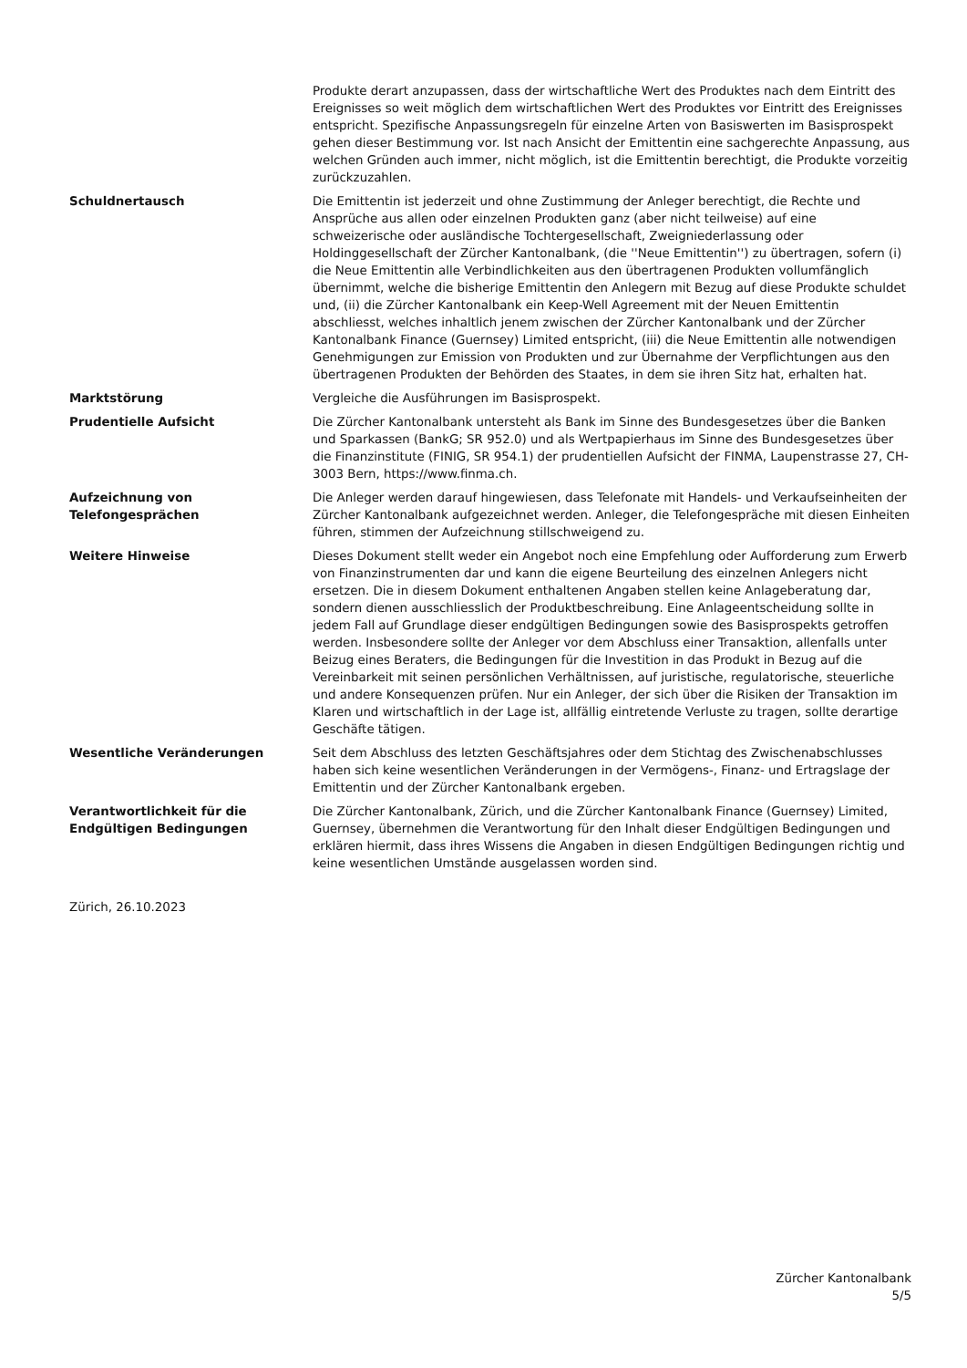| | Produkte derart anzupassen, dass der wirtschaftliche Wert des Produktes nach dem Eintritt des Ereignisses so weit möglich dem wirtschaftlichen Wert des Produktes vor Eintritt des Ereignisses entspricht. Spezifische Anpassungsregeln für einzelne Arten von Basiswerten im Basisprospekt gehen dieser Bestimmung vor. Ist nach Ansicht der Emittentin eine sachgerechte Anpassung, aus welchen Gründen auch immer, nicht möglich, ist die Emittentin berechtigt, die Produkte vorzeitig zurückzuzahlen. |
| Schuldnertausch | Die Emittentin ist jederzeit und ohne Zustimmung der Anleger berechtigt, die Rechte und Ansprüche aus allen oder einzelnen Produkten ganz (aber nicht teilweise) auf eine schweizerische oder ausländische Tochtergesellschaft, Zweigniederlassung oder Holdinggesellschaft der Zürcher Kantonalbank, (die ''Neue Emittentin'') zu übertragen, sofern (i) die Neue Emittentin alle Verbindlichkeiten aus den übertragenen Produkten vollumfänglich übernimmt, welche die bisherige Emittentin den Anlegern mit Bezug auf diese Produkte schuldet und, (ii) die Zürcher Kantonalbank ein Keep-Well Agreement mit der Neuen Emittentin abschliesst, welches inhaltlich jenem zwischen der Zürcher Kantonalbank und der Zürcher Kantonalbank Finance (Guernsey) Limited entspricht, (iii) die Neue Emittentin alle notwendigen Genehmigungen zur Emission von Produkten und zur Übernahme der Verpflichtungen aus den übertragenen Produkten der Behörden des Staates, in dem sie ihren Sitz hat, erhalten hat. |
| Marktstörung | Vergleiche die Ausführungen im Basisprospekt. |
| Prudentielle Aufsicht | Die Zürcher Kantonalbank untersteht als Bank im Sinne des Bundesgesetzes über die Banken und Sparkassen (BankG; SR 952.0) und als Wertpapierhaus im Sinne des Bundesgesetzes über die Finanzinstitute (FINIG, SR 954.1) der prudentiellen Aufsicht der FINMA, Laupenstrasse 27, CH-3003 Bern, https://www.finma.ch. |
| Aufzeichnung von Telefongesprächen | Die Anleger werden darauf hingewiesen, dass Telefonate mit Handels- und Verkaufseinheiten der Zürcher Kantonalbank aufgezeichnet werden. Anleger, die Telefongespräche mit diesen Einheiten führen, stimmen der Aufzeichnung stillschweigend zu. |
| Weitere Hinweise | Dieses Dokument stellt weder ein Angebot noch eine Empfehlung oder Aufforderung zum Erwerb von Finanzinstrumenten dar und kann die eigene Beurteilung des einzelnen Anlegers nicht ersetzen. Die in diesem Dokument enthaltenen Angaben stellen keine Anlageberatung dar, sondern dienen ausschliesslich der Produktbeschreibung. Eine Anlageentscheidung sollte in jedem Fall auf Grundlage dieser endgültigen Bedingungen sowie des Basisprospekts getroffen werden. Insbesondere sollte der Anleger vor dem Abschluss einer Transaktion, allenfalls unter Beizug eines Beraters, die Bedingungen für die Investition in das Produkt in Bezug auf die Vereinbarkeit mit seinen persönlichen Verhältnissen, auf juristische, regulatorische, steuerliche und andere Konsequenzen prüfen. Nur ein Anleger, der sich über die Risiken der Transaktion im Klaren und wirtschaftlich in der Lage ist, allfällig eintretende Verluste zu tragen, sollte derartige Geschäfte tätigen. |
| Wesentliche Veränderungen | Seit dem Abschluss des letzten Geschäftsjahres oder dem Stichtag des Zwischenabschlusses haben sich keine wesentlichen Veränderungen in der Vermögens-, Finanz- und Ertragslage der Emittentin und der Zürcher Kantonalbank ergeben. |
| Verantwortlichkeit für die Endgültigen Bedingungen | Die Zürcher Kantonalbank, Zürich, und die Zürcher Kantonalbank Finance (Guernsey) Limited, Guernsey, übernehmen die Verantwortung für den Inhalt dieser Endgültigen Bedingungen und erklären hiermit, dass ihres Wissens die Angaben in diesen Endgültigen Bedingungen richtig und keine wesentlichen Umstände ausgelassen worden sind. |
Zürich, 26.10.2023
Zürcher Kantonalbank
5/5